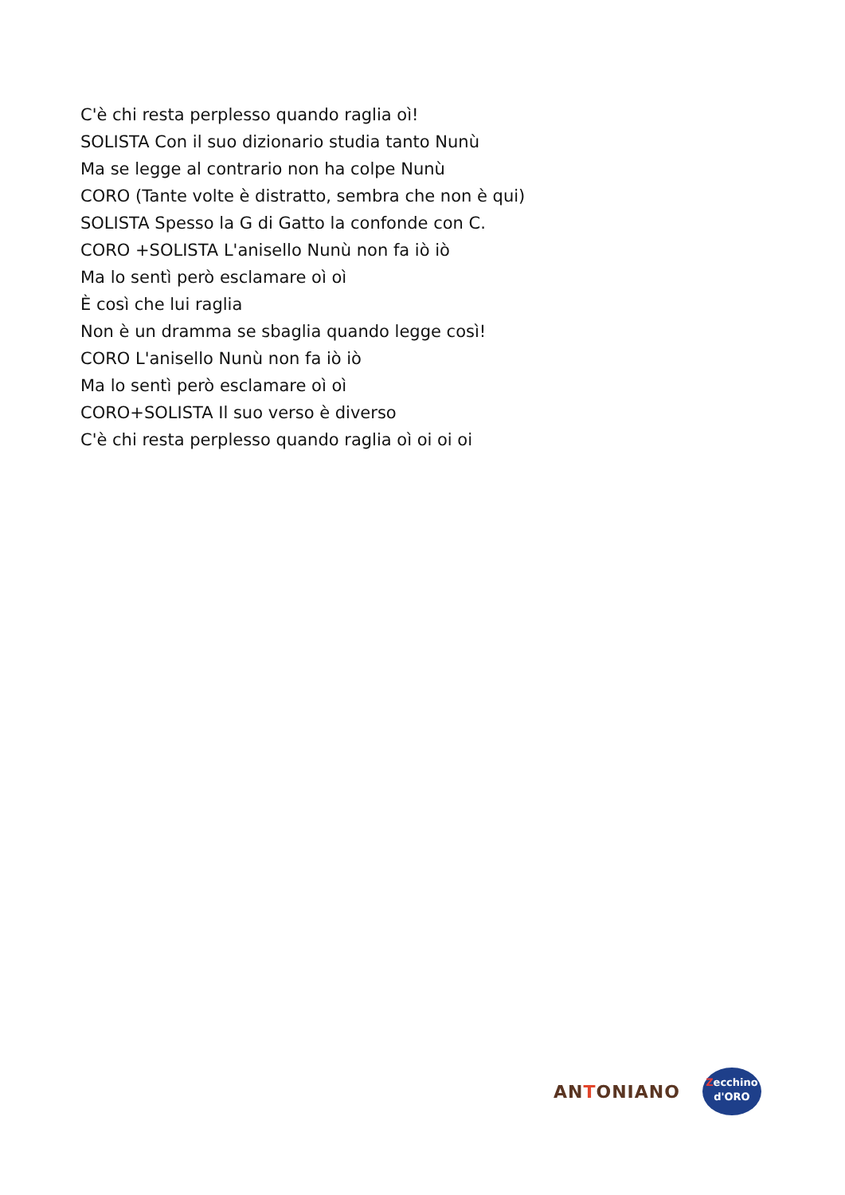C'è chi resta perplesso quando raglia oì!
SOLISTA Con il suo dizionario studia tanto Nunù
Ma se legge al contrario non ha colpe Nunù
CORO (Tante volte è distratto, sembra che non è qui)
SOLISTA Spesso la G di Gatto la confonde con C.
CORO +SOLISTA L'anisello Nunù non fa iò iò
Ma lo sentì però esclamare oì oì
È così che lui raglia
Non è un dramma se sbaglia quando legge così!
CORO L'anisello Nunù non fa iò iò
Ma lo sentì però esclamare oì oì
CORO+SOLISTA Il suo verso è diverso
C'è chi resta perplesso quando raglia oì oi oi oi
ANTONIANO
Zecchino
d'ORO